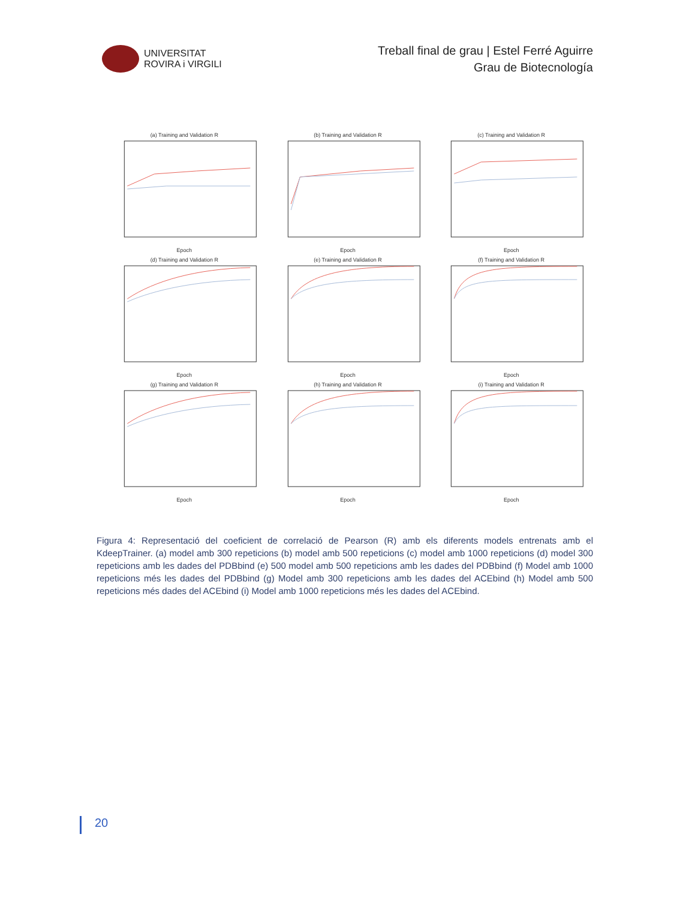UNIVERSITAT
ROVIRA i VIRGILI
Treball final de grau | Estel Ferré Aguirre
Grau de Biotecnología
(a) Training and Validation REpoch
(b) Training and Validation REpoch
(c) Training and Validation REpoch
(d) Training and Validation REpoch
(e) Training and Validation REpoch
(f) Training and Validation REpoch
(g) Training and Validation REpoch
(h) Training and Validation REpoch
(i) Training and Validation REpoch
Figura 4: Representació del coeficient de correlació de Pearson (R) amb els diferents models entrenats amb el KdeepTrainer. (a) model amb 300 repeticions (b) model amb 500 repeticions (c) model amb 1000 repeticions (d) model 300 repeticions amb les dades del PDBbind (e) 500 model amb 500 repeticions amb les dades del PDBbind (f) Model amb 1000 repeticions més les dades del PDBbind (g) Model amb 300 repeticions amb les dades del ACEbind (h) Model amb 500 repeticions més dades del ACEbind (i) Model amb 1000 repeticions més les dades del ACEbind.
20